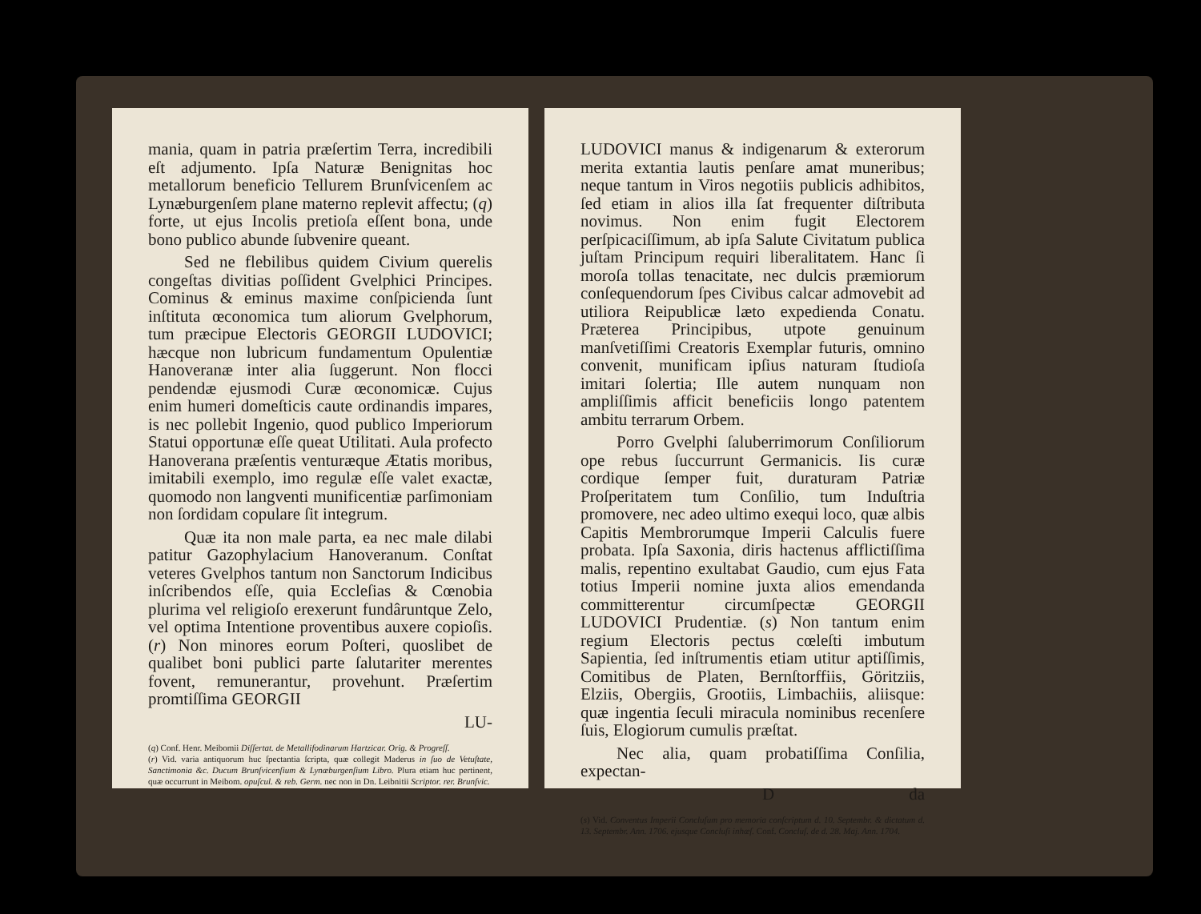mania, quam in patria præſertim Terra, incredibili eſt adjumento. Ipſa Naturæ Benignitas hoc metallorum beneficio Tellurem Brunſvicenſem ac Lynæburgenſem plane materno replevit affectu; (q) forte, ut ejus Incolis pretioſa eſſent bona, unde bono publico abunde ſubvenire queant.
Sed ne flebilibus quidem Civium querelis congeſtas divitias poſſident Gvelphici Principes. Cominus & eminus maxime conſpicienda ſunt inſtituta œconomica tum aliorum Gvelphorum, tum præcipue Electoris GEORGII LUDOVICI; hæcque non lubricum fundamentum Opulentiæ Hanoveranæ inter alia ſuggerunt. Non flocci pendendæ ejusmodi Curæ œconomicæ. Cujus enim humeri domeſticis caute ordinandis impares, is nec pollebit Ingenio, quod publico Imperiorum Statui opportunæ eſſe queat Utilitati. Aula profecto Hanoverana præſentis venturæque Ætatis moribus, imitabili exemplo, imo regulæ eſſe valet exactæ, quomodo non langventi munificentiæ parſimoniam non ſordidam copulare ſit integrum.
Quæ ita non male parta, ea nec male dilabi patitur Gazophylacium Hanoveranum. Conſtat veteres Gvelphos tantum non Sanctorum Indicibus inſcribendos eſſe, quia Eccleſias & Cœnobia plurima vel religioſo erexerunt fundâruntque Zelo, vel optima Intentione proventibus auxere copioſis. (r) Non minores eorum Poſteri, quoslibet de qualibet boni publici parte ſalutariter merentes fovent, remunerantur, provehunt. Præſertim promtiſſima GEORGII
LU-
(q) Conf. Henr. Meibomii Diſſertat. de Metallifodinarum Hartzicar. Orig. & Progreſſ.
(r) Vid. varia antiquorum huc ſpectantia ſcripta, quæ collegit Maderus in ſuo de Vetuſtate, Sanctimonia &c. Ducum Brunſvicenſium & Lynæburgenſium Libro. Plura etiam huc pertinent, quæ occurrunt in Meibom. opuſcul. & reb. Germ. nec non in Dn. Leibnitii Scriptor. rer. Brunſvic.
LUDOVICI manus & indigenarum & exterorum merita extantia lautis penſare amat muneribus; neque tantum in Viros negotiis publicis adhibitos, ſed etiam in alios illa ſat frequenter diſtributa novimus. Non enim fugit Electorem perſpicaciſſimum, ab ipſa Salute Civitatum publica juſtam Principum requiri liberalitatem. Hanc ſi moroſa tollas tenacitate, nec dulcis præmiorum conſequendorum ſpes Civibus calcar admovebit ad utiliora Reipublicæ læto expedienda Conatu. Præterea Principibus, utpote genuinum manſvetiſſimi Creatoris Exemplar futuris, omnino convenit, munificam ipſius naturam ſtudioſa imitari ſolertia; Ille autem nunquam non ampliſſimis afficit beneficiis longo patentem ambitu terrarum Orbem.
Porro Gvelphi ſaluberrimorum Conſiliorum ope rebus ſuccurrunt Germanicis. Iis curæ cordique ſemper fuit, duraturam Patriæ Proſperitatem tum Conſilio, tum Induſtria promovere, nec adeo ultimo exequi loco, quæ albis Capitis Membrorumque Imperii Calculis fuere probata. Ipſa Saxonia, diris hactenus afflictiſſima malis, repentino exultabat Gaudio, cum ejus Fata totius Imperii nomine juxta alios emendanda committerentur circumſpectæ GEORGII LUDOVICI Prudentiæ. (s) Non tantum enim regium Electoris pectus cœleſti imbutum Sapientia, ſed inſtrumentis etiam utitur aptiſſimis, Comitibus de Platen, Bernſtorffiis, Göritziis, Elziis, Obergiis, Grootiis, Limbachiis, aliisque: quæ ingentia ſeculi miracula nominibus recenſere ſuis, Elogiorum cumulis præſtat.
Nec alia, quam probatiſſima Conſilia, expectan-
D da
(s) Vid. Conventus Imperii Concluſum pro memoria conſcriptum d. 10. Septembr. & dictatum d. 13. Septembr. Ann. 1706. ejusque Concluſi inhæſ. Conf. Concluſ. de d. 28. Maj. Ann. 1704.